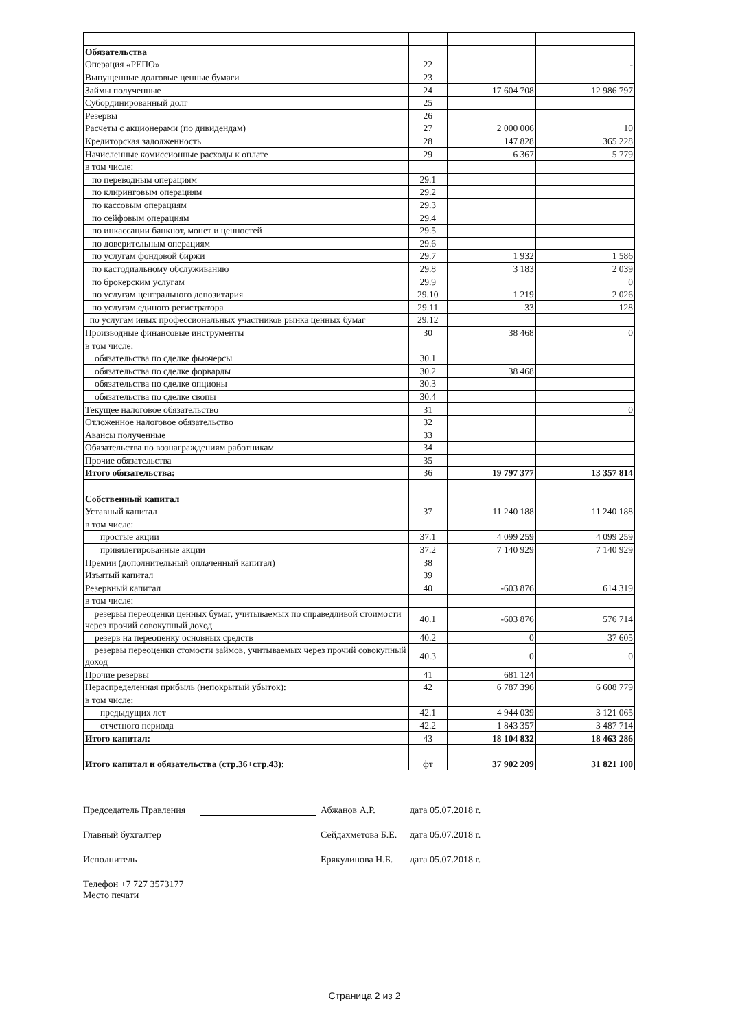| Обязательства | | | |
| Операция «РЕПО» | 22 | | - |
| Выпущенные долговые ценные бумаги | 23 | | |
| Займы полученные | 24 | 17 604 708 | 12 986 797 |
| Субординированный долг | 25 | | |
| Резервы | 26 | | |
| Расчеты с акционерами (по дивидендам) | 27 | 2 000 006 | 10 |
| Кредиторская задолженность | 28 | 147 828 | 365 228 |
| Начисленные комиссионные расходы к оплате | 29 | 6 367 | 5 779 |
| в том числе: | | | |
| по переводным операциям | 29.1 | | |
| по клиринговым операциям | 29.2 | | |
| по кассовым операциям | 29.3 | | |
| по сейфовым операциям | 29.4 | | |
| по инкассации банкнот, монет и ценностей | 29.5 | | |
| по доверительным операциям | 29.6 | | |
| по услугам фондовой биржи | 29.7 | 1 932 | 1 586 |
| по кастодиальному обслуживанию | 29.8 | 3 183 | 2 039 |
| по брокерским услугам | 29.9 | | 0 |
| по услугам центрального депозитария | 29.10 | 1 219 | 2 026 |
| по услугам единого регистратора | 29.11 | 33 | 128 |
| по услугам иных профессиональных участников рынка ценных бумаг | 29.12 | | |
| Производные финансовые инструменты | 30 | 38 468 | 0 |
| в том числе: | | | |
| обязательства по сделке фьючерсы | 30.1 | | |
| обязательства по сделке форварды | 30.2 | 38 468 | |
| обязательства по сделке опционы | 30.3 | | |
| обязательства по сделке свопы | 30.4 | | |
| Текущее налоговое обязательство | 31 | | 0 |
| Отложенное налоговое обязательство | 32 | | |
| Авансы полученные | 33 | | |
| Обязательства по вознаграждениям работникам | 34 | | |
| Прочие обязательства | 35 | | |
| Итого обязательства: | 36 | 19 797 377 | 13 357 814 |
| Собственный капитал | | | |
| Уставный капитал | 37 | 11 240 188 | 11 240 188 |
| в том числе: | | | |
| простые акции | 37.1 | 4 099 259 | 4 099 259 |
| привилегированные акции | 37.2 | 7 140 929 | 7 140 929 |
| Премии (дополнительный оплаченный капитал) | 38 | | |
| Изъятый капитал | 39 | | |
| Резервный капитал | 40 | -603 876 | 614 319 |
| в том числе: | | | |
| резервы переоценки ценных бумаг, учитываемых по справедливой стоимости через прочий совокупный доход | 40.1 | -603 876 | 576 714 |
| резерв на переоценку основных средств | 40.2 | 0 | 37 605 |
| резервы переоценки стомости займов, учитываемых через прочий совокупный доход | 40.3 | 0 | 0 |
| Прочие резервы | 41 | 681 124 | |
| Нераспределенная прибыль (непокрытый убыток): | 42 | 6 787 396 | 6 608 779 |
| в том числе: | | | |
| предыдущих лет | 42.1 | 4 944 039 | 3 121 065 |
| отчетного периода | 42.2 | 1 843 357 | 3 487 714 |
| Итого капитал: | 43 | 18 104 832 | 18 463 286 |
| Итого капитал и обязательства (стр.36+стр.43): | фт | 37 902 209 | 31 821 100 |
Председатель Правления Абжанов А.Р. дата 05.07.2018 г.
Главный бухгалтер Сейдахметова Б.Е. дата 05.07.2018 г.
Исполнитель Ерякулинова Н.Б. дата 05.07.2018 г.
Телефон +7 727 3573177
Место печати
Страница 2 из 2